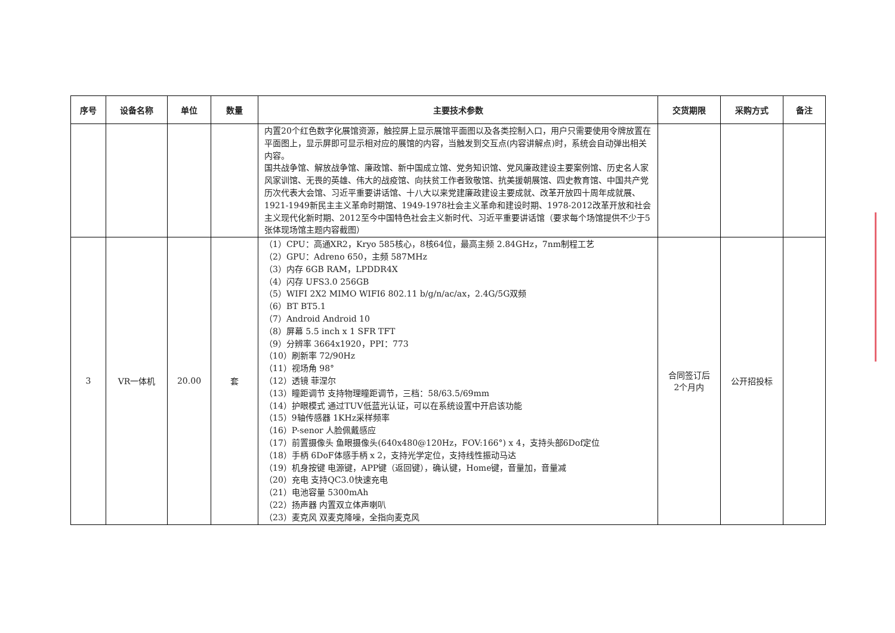| 序号 | 设备名称 | 单位 | 数量 | 主要技术参数 | 交货期限 | 采购方式 | 备注 |
| --- | --- | --- | --- | --- | --- | --- | --- |
| | | | | 内置20个红色数字化展馆资源，触控屏上显示展馆平面图以及各类控制入口，用户只需要使用令牌放置在平面图上，显示屏即可显示相对应的展馆的内容，当触发到交互点(内容讲解点)时，系统会自动弹出相关内容。 国共战争馆、解放战争馆、廉政馆、新中国成立馆、党务知识馆、党风廉政建设主要案例馆、历史名人家风家训馆、无畏的英雄、伟大的战疫馆、向扶贫工作者致敬馆、抗美援朝展馆、四史教育馆、中国共产党历次代表大会馆、习近平重要讲话馆、十八大以来党建廉政建设主要成就、改革开放四十周年成就展、1921-1949新民主主义革命时期馆、1949-1978社会主义革命和建设时期、1978-2012改革开放和社会主义现代化新时期、2012至今中国特色社会主义新时代、习近平重要讲话馆（要求每个场馆提供不少于5张体现场馆主题内容截图） | | | |
| 3 | VR一体机 | 20.00 | 套 | （1）CPU：高通XR2，Kryo 585核心，8核64位，最高主频 2.84GHz，7nm制程工艺 （2）GPU：Adreno 650，主频 587MHz （3）内存 6GB RAM，LPDDR4X （4）闪存 UFS3.0 256GB （5）WIFI 2X2 MIMO WIFI6 802.11 b/g/n/ac/ax，2.4G/5G双频 （6）BT BT5.1 （7）Android Android 10 （8）屏幕 5.5 inch x 1 SFR TFT （9）分辨率 3664x1920，PPI：773 （10）刷新率 72/90Hz （11）视场角 98° （12）透镜 菲涅尔 （13）瞳距调节 支持物理瞳距调节，三档：58/63.5/69mm （14）护眼模式 通过TUV低蓝光认证，可以在系统设置中开启该功能 （15）9轴传感器 1KHz采样频率 （16）P-senor 人脸佩戴感应 （17）前置摄像头 鱼眼摄像头(640x480@120Hz，FOV:166°) x 4，支持头部6Dof定位 （18）手柄 6DoF体感手柄 x 2，支持光学定位，支持线性振动马达 （19）机身按键 电源键，APP键（返回键），确认键，Home键，音量加，音量减 （20）充电 支持QC3.0快速充电 （21）电池容量 5300mAh （22）扬声器 内置双立体声喇叭 （23）麦克风 双麦克降噪，全指向麦克风 | 合同签订后 2个月内 | 公开招投标 | |